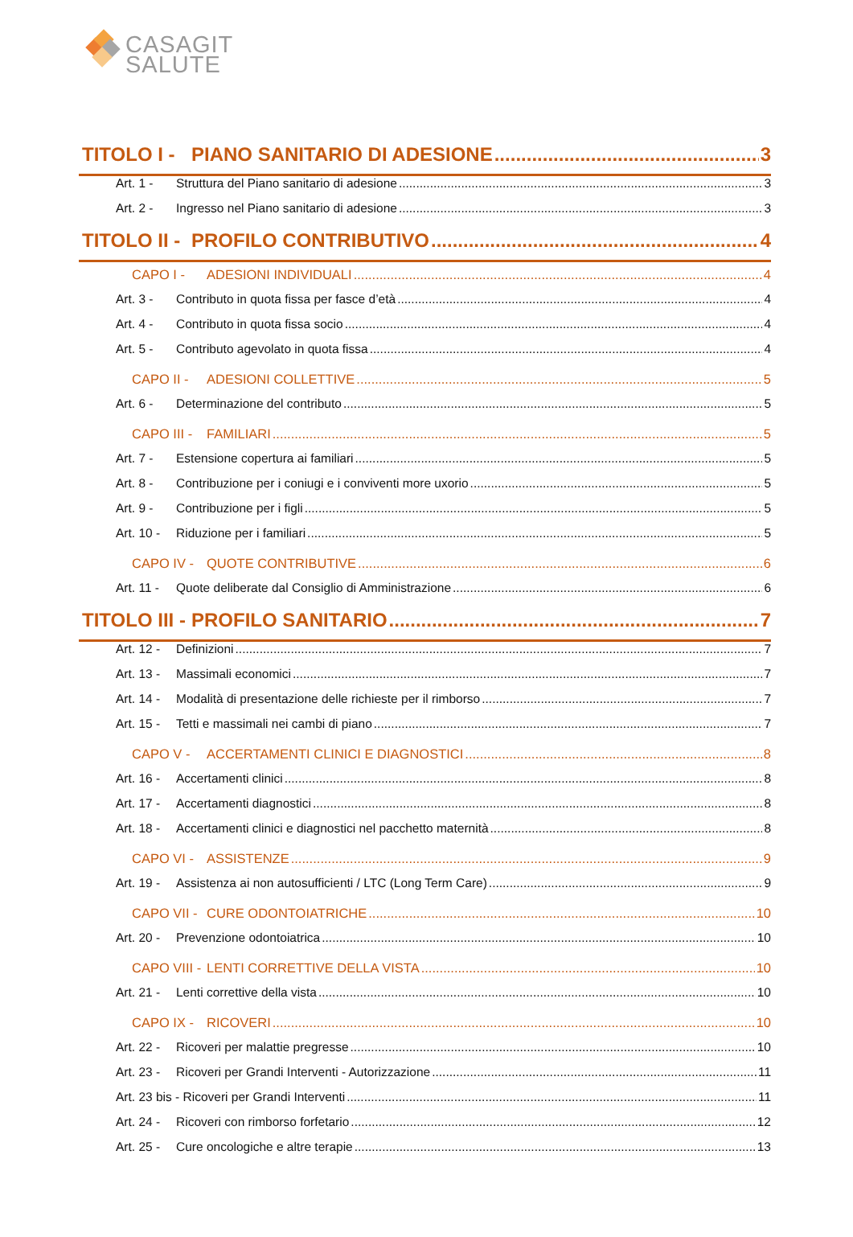CASAGIT
SALUTE
TITOLO I - PIANO SANITARIO DI ADESIONE 3
Art. 1 - Struttura del Piano sanitario di adesione 3
Art. 2 - Ingresso nel Piano sanitario di adesione 3
TITOLO II - PROFILO CONTRIBUTIVO 4
CAPO I - ADESIONI INDIVIDUALI 4
Art. 3 - Contributo in quota fissa per fasce d’età 4
Art. 4 - Contributo in quota fissa socio 4
Art. 5 - Contributo agevolato in quota fissa 4
CAPO II - ADESIONI COLLETTIVE 5
Art. 6 - Determinazione del contributo 5
CAPO III - FAMILIARI 5
Art. 7 - Estensione copertura ai familiari 5
Art. 8 - Contribuzione per i coniugi e i conviventi more uxorio 5
Art. 9 - Contribuzione per i figli 5
Art. 10 - Riduzione per i familiari 5
CAPO IV - QUOTE CONTRIBUTIVE 6
Art. 11 - Quote deliberate dal Consiglio di Amministrazione 6
TITOLO III - PROFILO SANITARIO 7
Art. 12 - Definizioni 7
Art. 13 - Massimali economici 7
Art. 14 - Modalità di presentazione delle richieste per il rimborso 7
Art. 15 - Tetti e massimali nei cambi di piano 7
CAPO V - ACCERTAMENTI CLINICI E DIAGNOSTICI 8
Art. 16 - Accertamenti clinici 8
Art. 17 - Accertamenti diagnostici 8
Art. 18 - Accertamenti clinici e diagnostici nel pacchetto maternità 8
CAPO VI - ASSISTENZE 9
Art. 19 - Assistenza ai non autosufficienti / LTC (Long Term Care) 9
CAPO VII - CURE ODONTOIATRICHE 10
Art. 20 - Prevenzione odontoiatrica 10
CAPO VIII - LENTI CORRETTIVE DELLA VISTA 10
Art. 21 - Lenti correttive della vista 10
CAPO IX - RICOVERI 10
Art. 22 - Ricoveri per malattie pregresse 10
Art. 23 - Ricoveri per Grandi Interventi - Autorizzazione 11
Art. 23 bis - Ricoveri per Grandi Interventi 11
Art. 24 - Ricoveri con rimborso forfetario 12
Art. 25 - Cure oncologiche e altre terapie 13